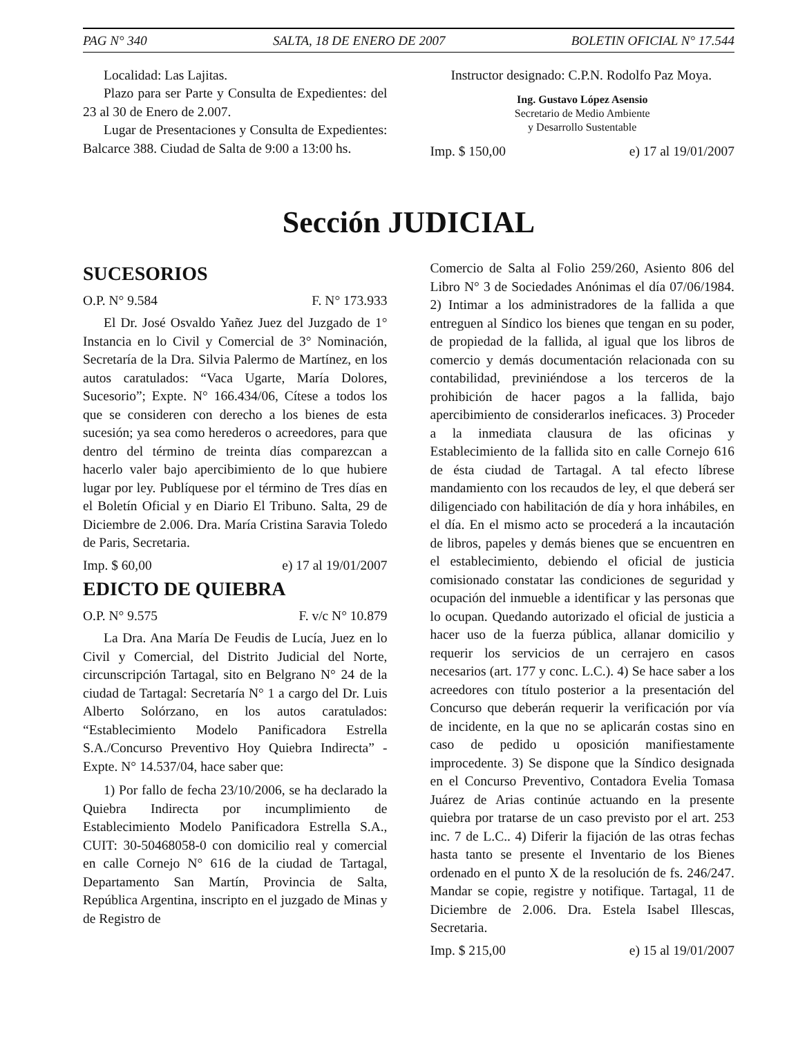PAG N° 340 SALTA, 18 DE ENERO DE 2007 BOLETIN OFICIAL N° 17.544
Localidad: Las Lajitas.
Plazo para ser Parte y Consulta de Expedientes: del 23 al 30 de Enero de 2.007.
Lugar de Presentaciones y Consulta de Expedientes: Balcarce 388. Ciudad de Salta de 9:00 a 13:00 hs.
Instructor designado: C.P.N. Rodolfo Paz Moya.
Ing. Gustavo López Asensio
Secretario de Medio Ambiente
y Desarrollo Sustentable
Imp. $ 150,00 e) 17 al 19/01/2007
Sección JUDICIAL
SUCESORIOS
O.P. N° 9.584 F. N° 173.933
El Dr. José Osvaldo Yañez Juez del Juzgado de 1° Instancia en lo Civil y Comercial de 3° Nominación, Secretaría de la Dra. Silvia Palermo de Martínez, en los autos caratulados: “Vaca Ugarte, María Dolores, Sucesorio”; Expte. N° 166.434/06, Cítese a todos los que se consideren con derecho a los bienes de esta sucesión; ya sea como herederos o acreedores, para que dentro del término de treinta días comparezcan a hacerlo valer bajo apercibimiento de lo que hubiere lugar por ley. Publíquese por el término de Tres días en el Boletín Oficial y en Diario El Tribuno. Salta, 29 de Diciembre de 2.006. Dra. María Cristina Saravia Toledo de Paris, Secretaria.
Imp. $ 60,00 e) 17 al 19/01/2007
EDICTO DE QUIEBRA
O.P. N° 9.575 F. v/c N° 10.879
La Dra. Ana María De Feudis de Lucía, Juez en lo Civil y Comercial, del Distrito Judicial del Norte, circunscripción Tartagal, sito en Belgrano N° 24 de la ciudad de Tartagal: Secretaría N° 1 a cargo del Dr. Luis Alberto Solórzano, en los autos caratulados: “Establecimiento Modelo Panificadora Estrella S.A./Concurso Preventivo Hoy Quiebra Indirecta” - Expte. N° 14.537/04, hace saber que:
1) Por fallo de fecha 23/10/2006, se ha declarado la Quiebra Indirecta por incumplimiento de Establecimiento Modelo Panificadora Estrella S.A., CUIT: 30-50468058-0 con domicilio real y comercial en calle Cornejo N° 616 de la ciudad de Tartagal, Departamento San Martín, Provincia de Salta, República Argentina, inscripto en el juzgado de Minas y de Registro de
Comercio de Salta al Folio 259/260, Asiento 806 del Libro N° 3 de Sociedades Anónimas el día 07/06/1984. 2) Intimar a los administradores de la fallida a que entreguen al Síndico los bienes que tengan en su poder, de propiedad de la fallida, al igual que los libros de comercio y demás documentación relacionada con su contabilidad, previniéndose a los terceros de la prohibición de hacer pagos a la fallida, bajo apercibimiento de considerarlos ineficaces. 3) Proceder a la inmediata clausura de las oficinas y Establecimiento de la fallida sito en calle Cornejo 616 de ésta ciudad de Tartagal. A tal efecto líbrese mandamiento con los recaudos de ley, el que deberá ser diligenciado con habilitación de día y hora inhábiles, en el día. En el mismo acto se procederá a la incautación de libros, papeles y demás bienes que se encuentren en el establecimiento, debiendo el oficial de justicia comisionado constatar las condiciones de seguridad y ocupación del inmueble a identificar y las personas que lo ocupan. Quedando autorizado el oficial de justicia a hacer uso de la fuerza pública, allanar domicilio y requerir los servicios de un cerrajero en casos necesarios (art. 177 y conc. L.C.). 4) Se hace saber a los acreedores con título posterior a la presentación del Concurso que deberán requerir la verificación por vía de incidente, en la que no se aplicarán costas sino en caso de pedido u oposición manifiestamente improcedente. 3) Se dispone que la Síndico designada en el Concurso Preventivo, Contadora Evelia Tomasa Juárez de Arias continúe actuando en la presente quiebra por tratarse de un caso previsto por el art. 253 inc. 7 de L.C.. 4) Diferir la fijación de las otras fechas hasta tanto se presente el Inventario de los Bienes ordenado en el punto X de la resolución de fs. 246/247. Mandar se copie, registre y notifique. Tartagal, 11 de Diciembre de 2.006. Dra. Estela Isabel Illescas, Secretaria.
Imp. $ 215,00 e) 15 al 19/01/2007